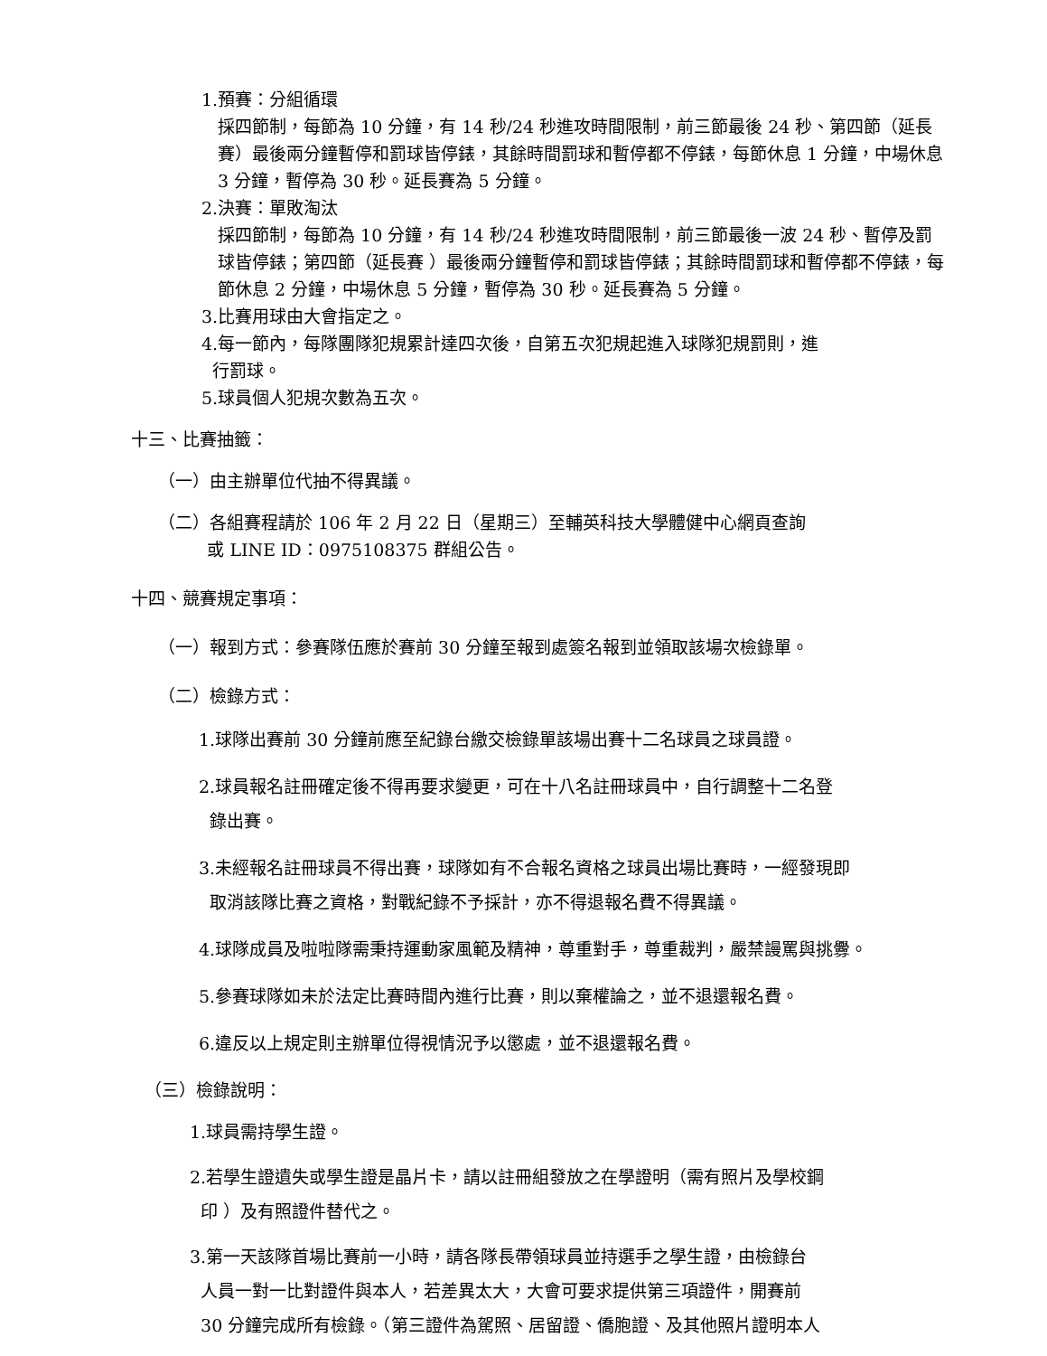1.預賽：分組循環
採四節制，每節為 10 分鐘，有 14 秒/24 秒進攻時間限制，前三節最後 24 秒、第四節（延長賽）最後兩分鐘暫停和罰球皆停錶，其餘時間罰球和暫停都不停錶，每節休息 1 分鐘，中場休息 3 分鐘，暫停為 30 秒。延長賽為 5 分鐘。
2.決賽：單敗淘汰
採四節制，每節為 10 分鐘，有 14 秒/24 秒進攻時間限制，前三節最後一波 24 秒、暫停及罰球皆停錶；第四節（延長賽 ）最後兩分鐘暫停和罰球皆停錶；其餘時間罰球和暫停都不停錶，每節休息 2 分鐘，中場休息 5 分鐘，暫停為 30 秒。延長賽為 5 分鐘。
3.比賽用球由大會指定之。
4.每一節內，每隊團隊犯規累計達四次後，自第五次犯規起進入球隊犯規罰則，進
行罰球。
5.球員個人犯規次數為五次。
十三、比賽抽籤：
（一）由主辦單位代抽不得異議。
（二）各組賽程請於 106 年 2 月 22 日（星期三）至輔英科技大學體健中心網頁查詢
或 LINE ID：0975108375 群組公告。
十四、競賽規定事項：
（一）報到方式：參賽隊伍應於賽前 30 分鐘至報到處簽名報到並領取該場次檢錄單。
（二）檢錄方式：
1.球隊出賽前 30 分鐘前應至紀錄台繳交檢錄單該場出賽十二名球員之球員證。
2.球員報名註冊確定後不得再要求變更，可在十八名註冊球員中，自行調整十二名登
錄出賽。
3.未經報名註冊球員不得出賽，球隊如有不合報名資格之球員出場比賽時，一經發現即
取消該隊比賽之資格，對戰紀錄不予採計，亦不得退報名費不得異議。
4.球隊成員及啦啦隊需秉持運動家風範及精神，尊重對手，尊重裁判，嚴禁謾罵與挑釁。
5.參賽球隊如未於法定比賽時間內進行比賽，則以棄權論之，並不退還報名費。
6.違反以上規定則主辦單位得視情況予以懲處，並不退還報名費。
（三）檢錄說明：
1.球員需持學生證。
2.若學生證遺失或學生證是晶片卡，請以註冊組發放之在學證明（需有照片及學校鋼
印 ）及有照證件替代之。
3.第一天該隊首場比賽前一小時，請各隊長帶領球員並持選手之學生證，由檢錄台
人員一對一比對證件與本人，若差異太大，大會可要求提供第三項證件，開賽前
30 分鐘完成所有檢錄。（第三證件為駕照、居留證、僑胞證、及其他照片證明本人